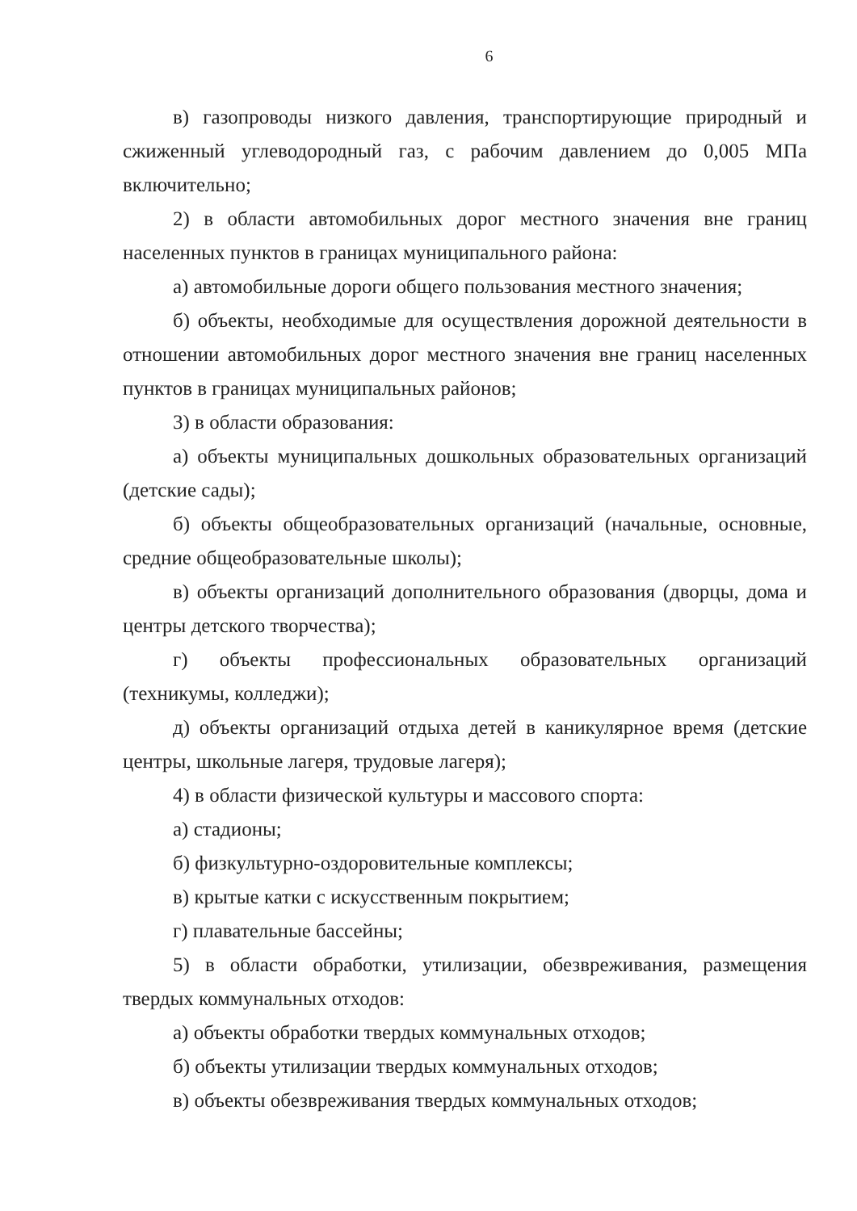6
в) газопроводы низкого давления, транспортирующие природный и сжиженный углеводородный газ, с рабочим давлением до 0,005 МПа включительно;
2) в области автомобильных дорог местного значения вне границ населенных пунктов в границах муниципального района:
а) автомобильные дороги общего пользования местного значения;
б) объекты, необходимые для осуществления дорожной деятельности в отношении автомобильных дорог местного значения вне границ населенных пунктов в границах муниципальных районов;
3) в области образования:
а) объекты муниципальных дошкольных образовательных организаций (детские сады);
б) объекты общеобразовательных организаций (начальные, основные, средние общеобразовательные школы);
в) объекты организаций дополнительного образования (дворцы, дома и центры детского творчества);
г) объекты профессиональных образовательных организаций (техникумы, колледжи);
д) объекты организаций отдыха детей в каникулярное время (детские центры, школьные лагеря, трудовые лагеря);
4) в области физической культуры и массового спорта:
а) стадионы;
б) физкультурно-оздоровительные комплексы;
в) крытые катки с искусственным покрытием;
г) плавательные бассейны;
5) в области обработки, утилизации, обезвреживания, размещения твердых коммунальных отходов:
а) объекты обработки твердых коммунальных отходов;
б) объекты утилизации твердых коммунальных отходов;
в) объекты обезвреживания твердых коммунальных отходов;